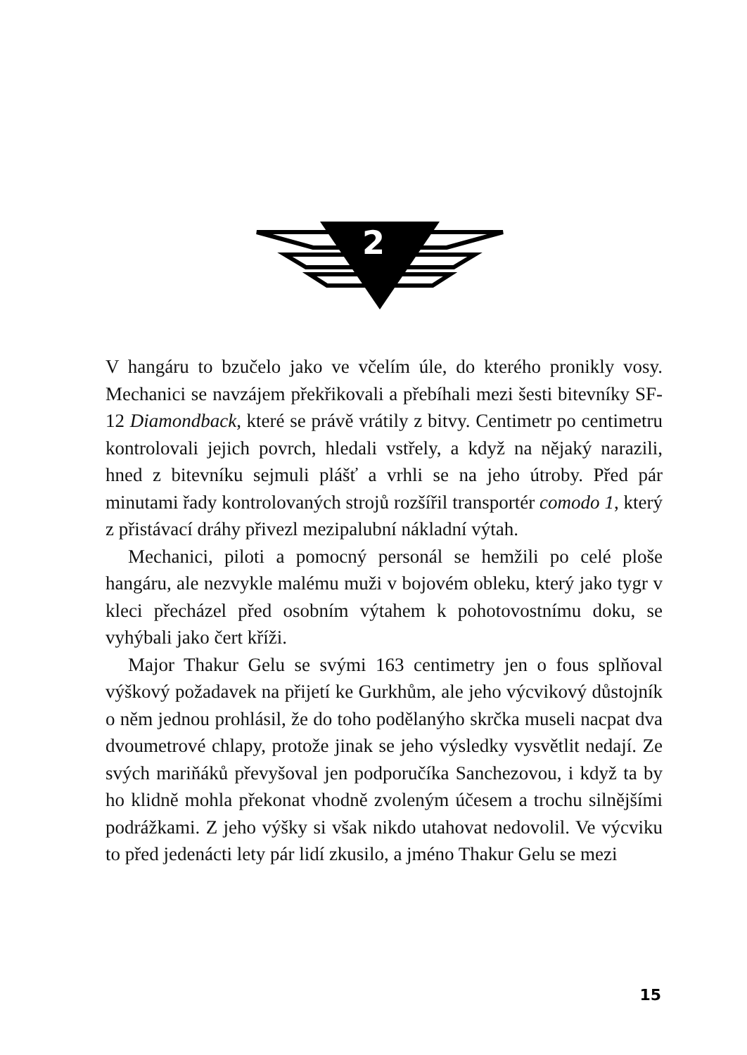2
V hangáru to bzučelo jako ve včelím úle, do kterého pronikly vosy. Mechanici se navzájem překřikovali a přebíhali mezi šesti bitevníky SF-12 Diamondback, které se právě vrátily z bitvy. Centimetr po centimetru kontrolovali jejich povrch, hledali vstřely, a když na nějaký narazili, hned z bitevníku sejmuli plášť a vrhli se na jeho útroby. Před pár minutami řady kontrolovaných strojů rozšířil transportér comodo 1, který z přistávací dráhy přivezl mezipalubní nákladní výtah.
Mechanici, piloti a pomocný personál se hemžili po celé ploše hangáru, ale nezvykle malému muži v bojovém obleku, který jako tygr v kleci přecházel před osobním výtahem k pohotovostnímu doku, se vyhýbali jako čert kříži.
Major Thakur Gelu se svými 163 centimetry jen o fous splňoval výškový požadavek na přijetí ke Gurkhům, ale jeho výcvikový důstojník o něm jednou prohlásil, že do toho podělanýho skrčka museli nacpat dva dvoumetrové chlapy, protože jinak se jeho výsledky vysvětlit nedají. Ze svých mariňáků převyšoval jen podporučíka Sanchezovou, i když ta by ho klidně mohla překonat vhodně zvoleným účesem a trochu silnějšími podrážkami. Z jeho výšky si však nikdo utahovat nedovolil. Ve výcviku to před jedenácti lety pár lidí zkusilo, a jméno Thakur Gelu se mezi
15